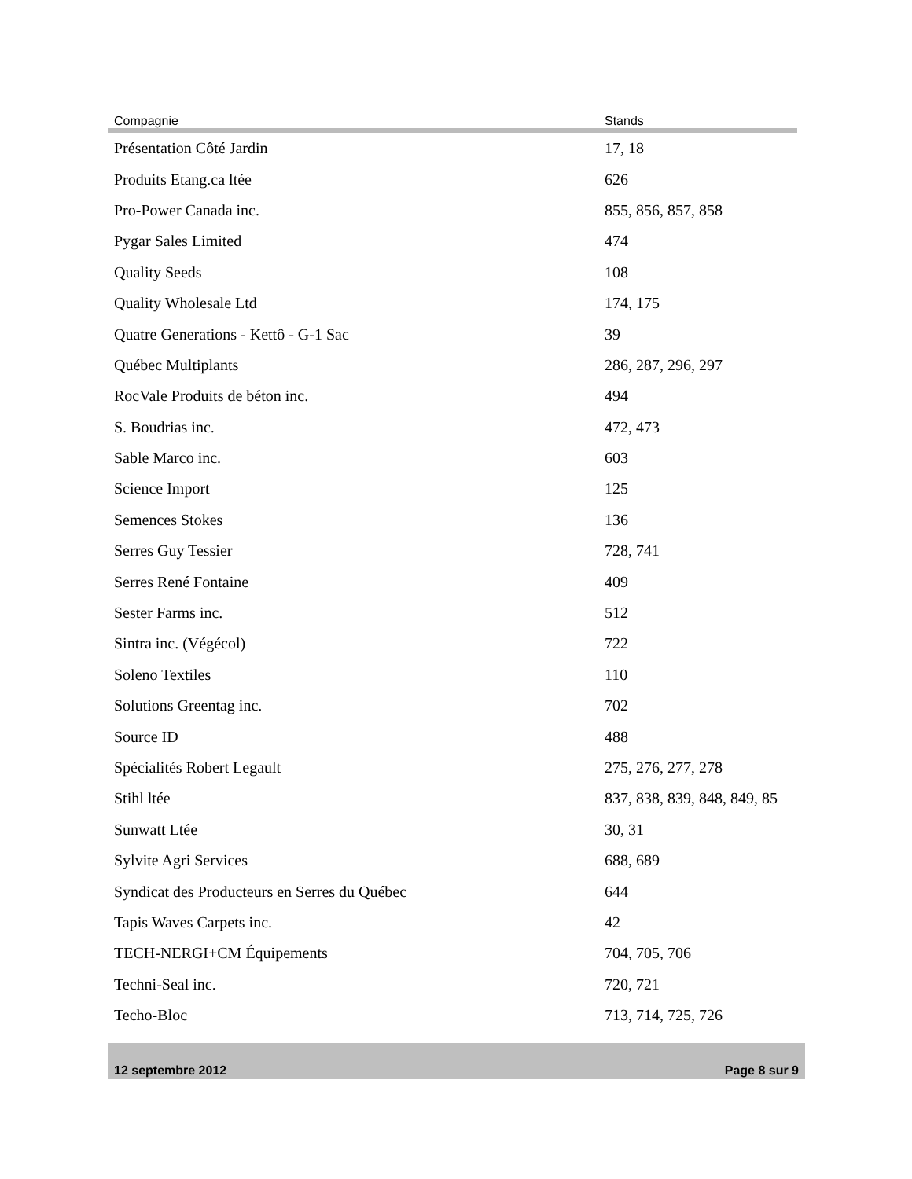| Compagnie | Stands |
| --- | --- |
| Présentation Côté Jardin | 17, 18 |
| Produits Etang.ca ltée | 626 |
| Pro-Power Canada inc. | 855, 856, 857, 858 |
| Pygar Sales Limited | 474 |
| Quality Seeds | 108 |
| Quality Wholesale Ltd | 174, 175 |
| Quatre Generations - Kettô - G-1 Sac | 39 |
| Québec Multiplants | 286, 287, 296, 297 |
| RocVale Produits de béton inc. | 494 |
| S. Boudrias inc. | 472, 473 |
| Sable Marco inc. | 603 |
| Science Import | 125 |
| Semences Stokes | 136 |
| Serres Guy Tessier | 728, 741 |
| Serres René Fontaine | 409 |
| Sester Farms inc. | 512 |
| Sintra inc. (Végécol) | 722 |
| Soleno Textiles | 110 |
| Solutions Greentag inc. | 702 |
| Source ID | 488 |
| Spécialités Robert Legault | 275, 276, 277, 278 |
| Stihl ltée | 837, 838, 839, 848, 849, 85 |
| Sunwatt Ltée | 30, 31 |
| Sylvite Agri Services | 688, 689 |
| Syndicat des Producteurs en Serres du Québec | 644 |
| Tapis Waves Carpets inc. | 42 |
| TECH-NERGI+CM Équipements | 704, 705, 706 |
| Techni-Seal inc. | 720, 721 |
| Techo-Bloc | 713, 714, 725, 726 |
12 septembre 2012 Page 8 sur 9